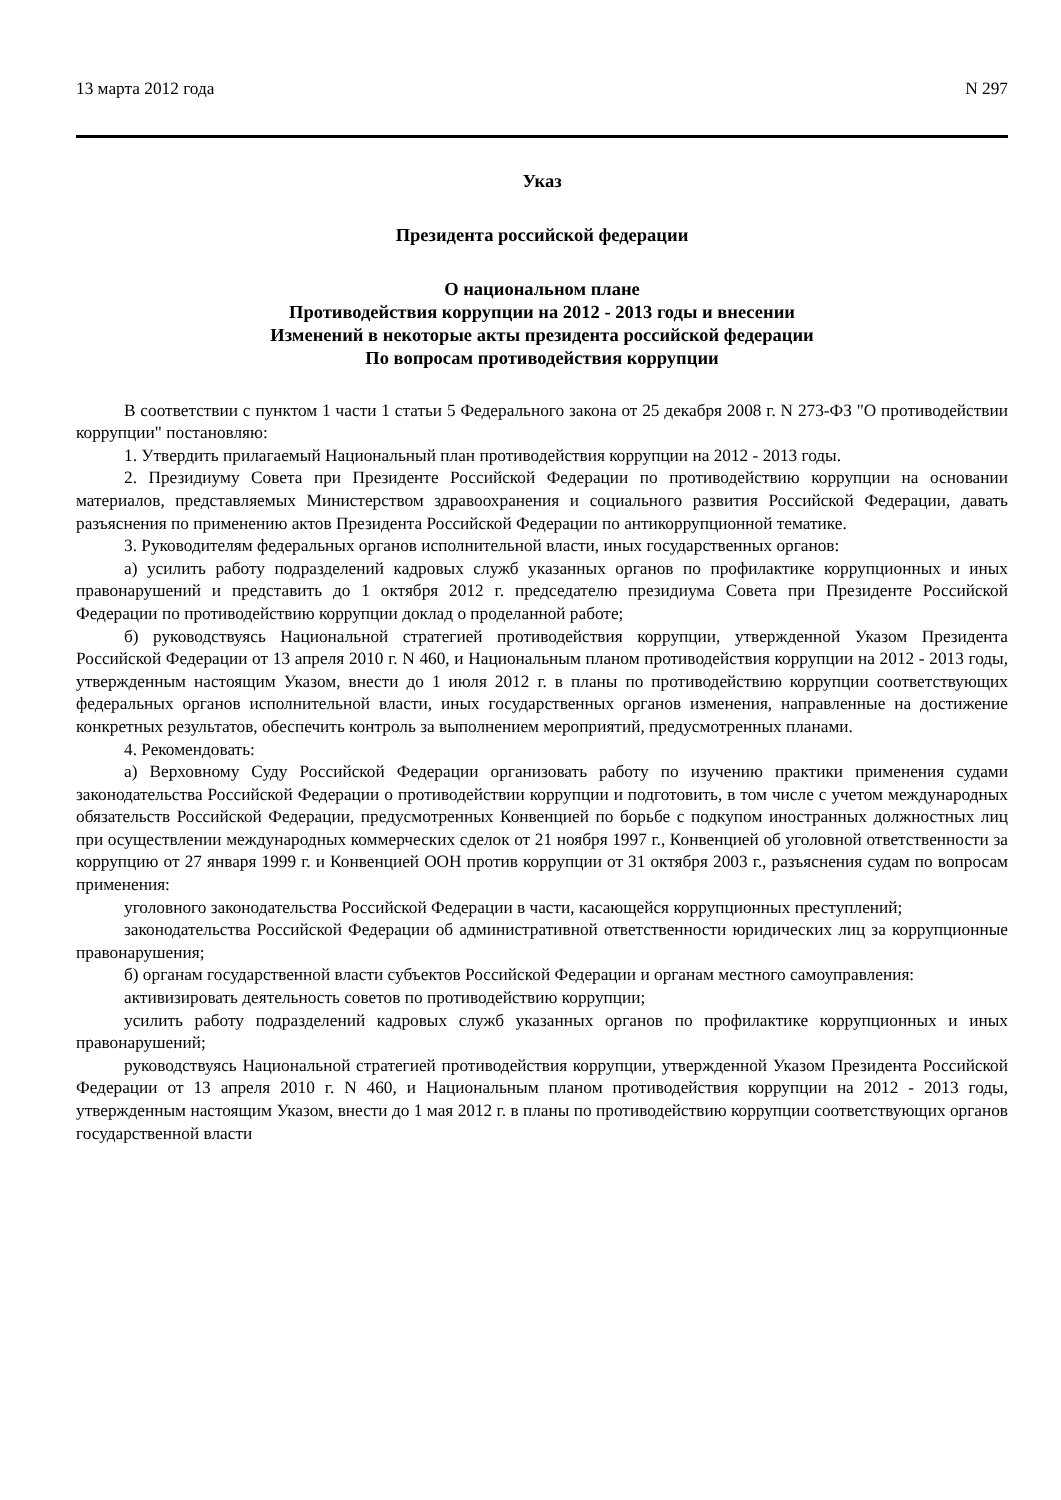13 марта 2012 года N 297
Указ
Президента российской федерации
О национальном плане
Противодействия коррупции на 2012 - 2013 годы и внесении
Изменений в некоторые акты президента российской федерации
По вопросам противодействия коррупции
В соответствии с пунктом 1 части 1 статьи 5 Федерального закона от 25 декабря 2008 г. N 273-ФЗ "О противодействии коррупции" постановляю:
1. Утвердить прилагаемый Национальный план противодействия коррупции на 2012 - 2013 годы.
2. Президиуму Совета при Президенте Российской Федерации по противодействию коррупции на основании материалов, представляемых Министерством здравоохранения и социального развития Российской Федерации, давать разъяснения по применению актов Президента Российской Федерации по антикоррупционной тематике.
3. Руководителям федеральных органов исполнительной власти, иных государственных органов:
а) усилить работу подразделений кадровых служб указанных органов по профилактике коррупционных и иных правонарушений и представить до 1 октября 2012 г. председателю президиума Совета при Президенте Российской Федерации по противодействию коррупции доклад о проделанной работе;
б) руководствуясь Национальной стратегией противодействия коррупции, утвержденной Указом Президента Российской Федерации от 13 апреля 2010 г. N 460, и Национальным планом противодействия коррупции на 2012 - 2013 годы, утвержденным настоящим Указом, внести до 1 июля 2012 г. в планы по противодействию коррупции соответствующих федеральных органов исполнительной власти, иных государственных органов изменения, направленные на достижение конкретных результатов, обеспечить контроль за выполнением мероприятий, предусмотренных планами.
4. Рекомендовать:
а) Верховному Суду Российской Федерации организовать работу по изучению практики применения судами законодательства Российской Федерации о противодействии коррупции и подготовить, в том числе с учетом международных обязательств Российской Федерации, предусмотренных Конвенцией по борьбе с подкупом иностранных должностных лиц при осуществлении международных коммерческих сделок от 21 ноября 1997 г., Конвенцией об уголовной ответственности за коррупцию от 27 января 1999 г. и Конвенцией ООН против коррупции от 31 октября 2003 г., разъяснения судам по вопросам применения:
уголовного законодательства Российской Федерации в части, касающейся коррупционных преступлений;
законодательства Российской Федерации об административной ответственности юридических лиц за коррупционные правонарушения;
б) органам государственной власти субъектов Российской Федерации и органам местного самоуправления:
активизировать деятельность советов по противодействию коррупции;
усилить работу подразделений кадровых служб указанных органов по профилактике коррупционных и иных правонарушений;
руководствуясь Национальной стратегией противодействия коррупции, утвержденной Указом Президента Российской Федерации от 13 апреля 2010 г. N 460, и Национальным планом противодействия коррупции на 2012 - 2013 годы, утвержденным настоящим Указом, внести до 1 мая 2012 г. в планы по противодействию коррупции соответствующих органов государственной власти